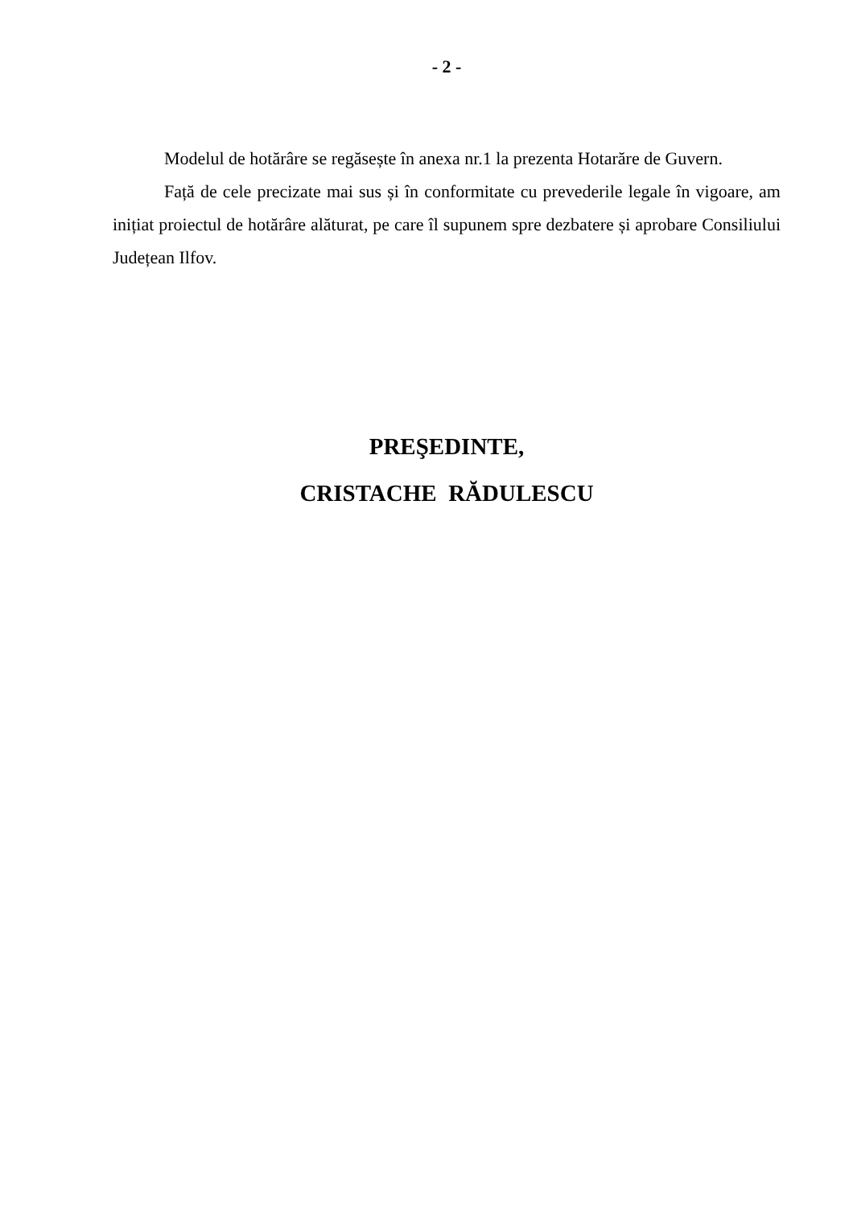- 2 -
Modelul de hotărâre se regăsește în anexa nr.1 la prezenta Hotarăre de Guvern.
Față de cele precizate mai sus și în conformitate cu prevederile legale în vigoare, am inițiat proiectul de hotărâre alăturat, pe care îl supunem spre dezbatere și aprobare Consiliului Județean Ilfov.
PREŞEDINTE,
CRISTACHE RĂDULESCU